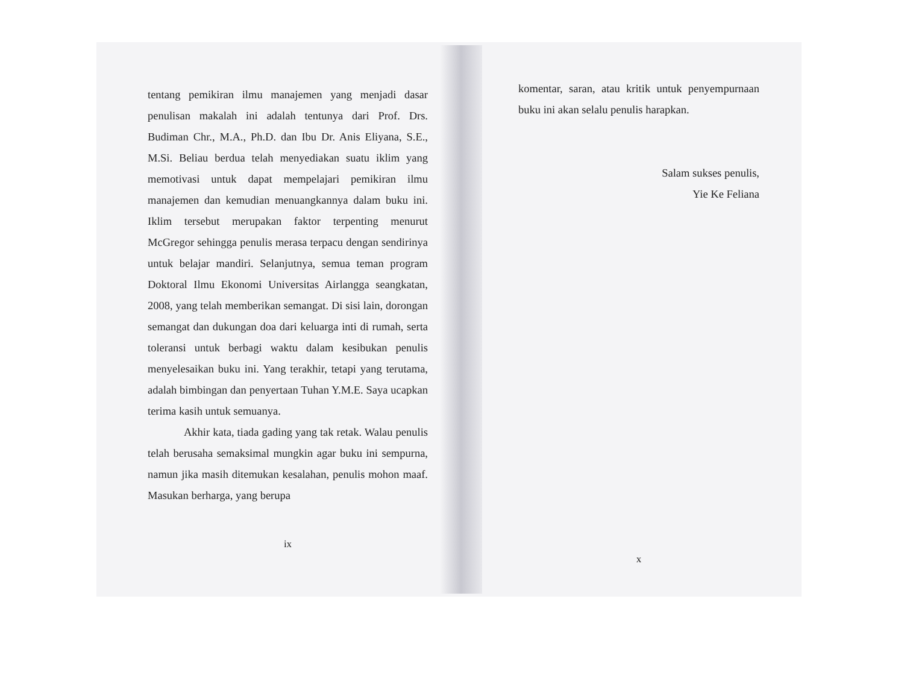tentang pemikiran ilmu manajemen yang menjadi dasar penulisan makalah ini adalah tentunya dari Prof. Drs. Budiman Chr., M.A., Ph.D. dan Ibu Dr. Anis Eliyana, S.E., M.Si. Beliau berdua telah menyediakan suatu iklim yang memotivasi untuk dapat mempelajari pemikiran ilmu manajemen dan kemudian menuangkannya dalam buku ini. Iklim tersebut merupakan faktor terpenting menurut McGregor sehingga penulis merasa terpacu dengan sendirinya untuk belajar mandiri. Selanjutnya, semua teman program Doktoral Ilmu Ekonomi Universitas Airlangga seangkatan, 2008, yang telah memberikan semangat. Di sisi lain, dorongan semangat dan dukungan doa dari keluarga inti di rumah, serta toleransi untuk berbagi waktu dalam kesibukan penulis menyelesaikan buku ini. Yang terakhir, tetapi yang terutama, adalah bimbingan dan penyertaan Tuhan Y.M.E. Saya ucapkan terima kasih untuk semuanya.
Akhir kata, tiada gading yang tak retak. Walau penulis telah berusaha semaksimal mungkin agar buku ini sempurna, namun jika masih ditemukan kesalahan, penulis mohon maaf. Masukan berharga, yang berupa
ix
komentar, saran, atau kritik untuk penyempurnaan buku ini akan selalu penulis harapkan.
Salam sukses penulis,
Yie Ke Feliana
x